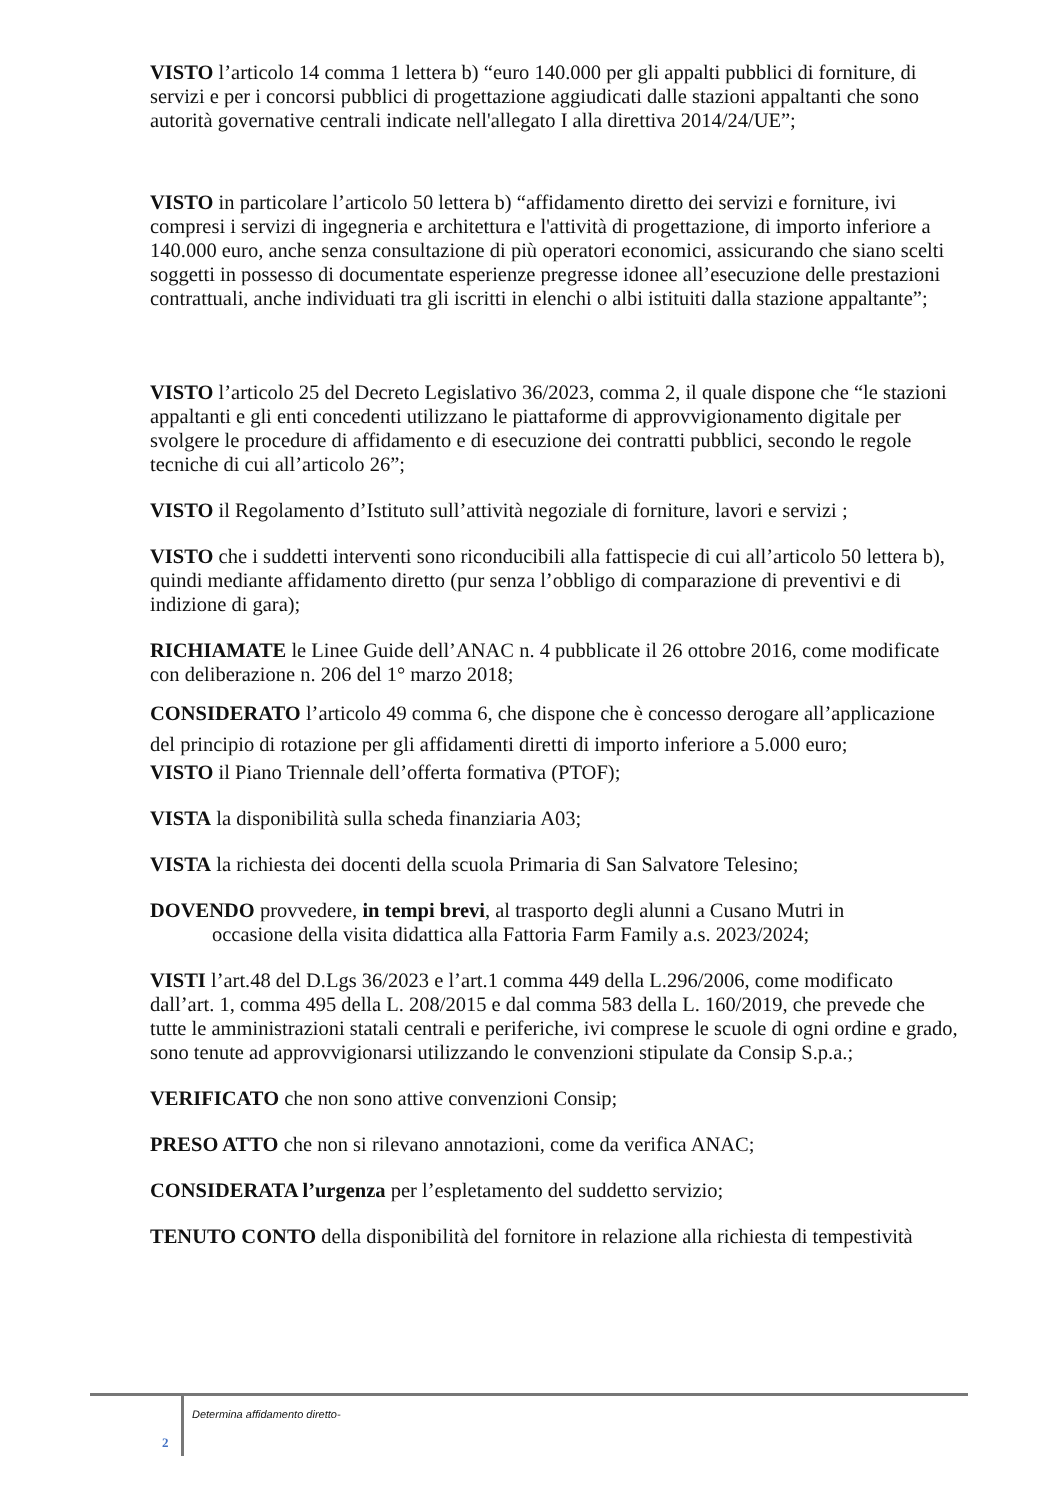VISTO l’articolo 14 comma 1 lettera b) “euro 140.000 per gli appalti pubblici di forniture, di servizi e per i concorsi pubblici di progettazione aggiudicati dalle stazioni appaltanti che sono autorità governative centrali indicate nell'allegato I alla direttiva 2014/24/UE”;
VISTO in particolare l’articolo 50 lettera b) “affidamento diretto dei servizi e forniture, ivi compresi i servizi di ingegneria e architettura e l'attività di progettazione, di importo inferiore a 140.000 euro, anche senza consultazione di più operatori economici, assicurando che siano scelti soggetti in possesso di documentate esperienze pregresse idonee all’esecuzione delle prestazioni contrattuali, anche individuati tra gli iscritti in elenchi o albi istituiti dalla stazione appaltante”;
VISTO l’articolo 25 del Decreto Legislativo 36/2023, comma 2, il quale dispone che “le stazioni appaltanti e gli enti concedenti utilizzano le piattaforme di approvvigionamento digitale per svolgere le procedure di affidamento e di esecuzione dei contratti pubblici, secondo le regole tecniche di cui all’articolo 26”;
VISTO il Regolamento d’Istituto sull’attività negoziale di forniture, lavori e servizi ;
VISTO che i suddetti interventi sono riconducibili alla fattispecie di cui all’articolo 50 lettera b), quindi mediante affidamento diretto (pur senza l’obbligo di comparazione di preventivi e di indizione di gara);
RICHIAMATE le Linee Guide dell’ANAC n. 4 pubblicate il 26 ottobre 2016, come modificate con deliberazione n. 206 del 1° marzo 2018;
CONSIDERATO l’articolo 49 comma 6, che dispone che è concesso derogare all’applicazione del principio di rotazione per gli affidamenti diretti di importo inferiore a 5.000 euro;
VISTO il Piano Triennale dell’offerta formativa (PTOF);
VISTA la disponibilità sulla scheda finanziaria A03;
VISTA la richiesta dei docenti della scuola Primaria di San Salvatore Telesino;
DOVENDO provvedere, in tempi brevi, al trasporto degli alunni a Cusano Mutri in
occasione della visita didattica alla Fattoria Farm Family a.s. 2023/2024;
VISTI l’art.48 del D.Lgs 36/2023 e l’art.1 comma 449 della L.296/2006, come modificato dall’art. 1, comma 495 della L. 208/2015 e dal comma 583 della L. 160/2019, che prevede che tutte le amministrazioni statali centrali e periferiche, ivi comprese le scuole di ogni ordine e grado, sono tenute ad approvvigionarsi utilizzando le convenzioni stipulate da Consip S.p.a.;
VERIFICATO che non sono attive convenzioni Consip;
PRESO ATTO che non si rilevano annotazioni, come da verifica ANAC;
CONSIDERATA l’urgenza per l’espletamento del suddetto servizio;
TENUTO CONTO della disponibilità del fornitore in relazione alla richiesta di tempestività
2
Determina affidamento diretto-